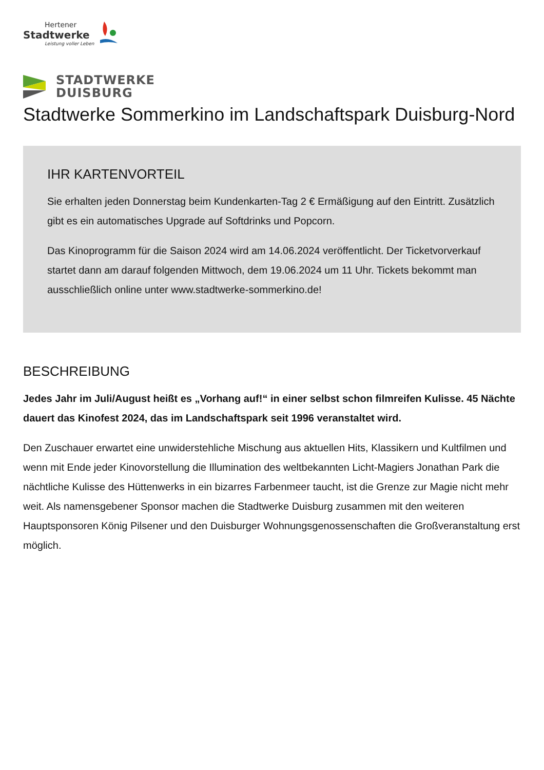Hertener
Stadtwerke
Leistung voller Leben
STADTWERKE
DUISBURG
Stadtwerke Sommerkino im Landschaftspark Duisburg-Nord
IHR KARTENVORTEIL
Sie erhalten jeden Donnerstag beim Kundenkarten-Tag 2 € Ermäßigung auf den Eintritt. Zusätzlich gibt es ein automatisches Upgrade auf Softdrinks und Popcorn.
Das Kinoprogramm für die Saison 2024 wird am 14.06.2024 veröffentlicht. Der Ticketvorverkauf startet dann am darauf folgenden Mittwoch, dem 19.06.2024 um 11 Uhr. Tickets bekommt man ausschließlich online unter www.stadtwerke-sommerkino.de!
BESCHREIBUNG
Jedes Jahr im Juli/August heißt es „Vorhang auf!“ in einer selbst schon filmreifen Kulisse. 45 Nächte dauert das Kinofest 2024, das im Landschaftspark seit 1996 veranstaltet wird.
Den Zuschauer erwartet eine unwiderstehliche Mischung aus aktuellen Hits, Klassikern und Kultfilmen und wenn mit Ende jeder Kinovorstellung die Illumination des weltbekannten Licht-Magiers Jonathan Park die nächtliche Kulisse des Hüttenwerks in ein bizarres Farbenmeer taucht, ist die Grenze zur Magie nicht mehr weit. Als namensgebener Sponsor machen die Stadtwerke Duisburg zusammen mit den weiteren Hauptsponsoren König Pilsener und den Duisburger Wohnungsgenossenschaften die Großveranstaltung erst möglich.